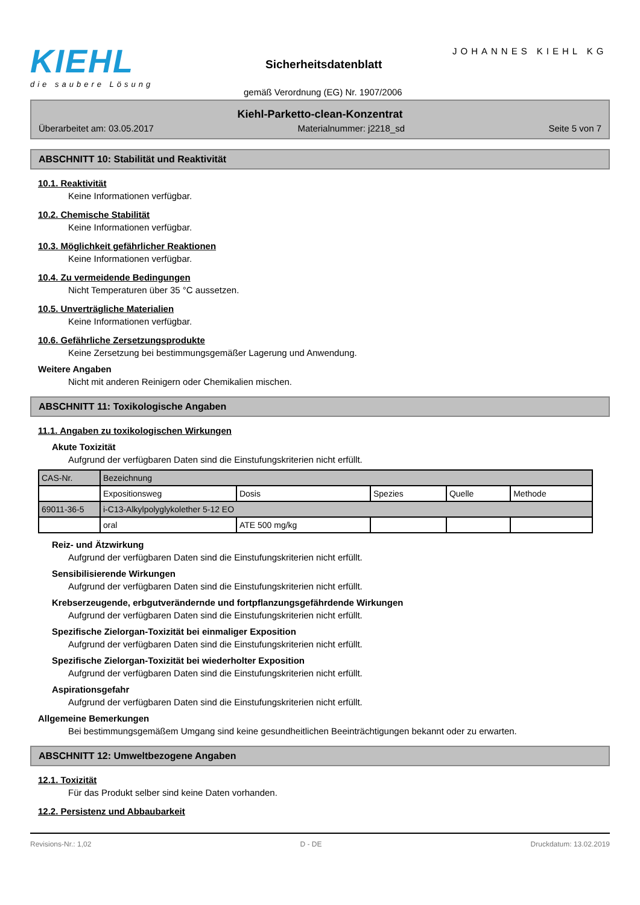KIEHL
die saubere Lösung
JOHANNES KIEHL KG
Sicherheitsdatenblatt
gemäß Verordnung (EG) Nr. 1907/2006
Kiehl-Parketto-clean-Konzentrat
Überarbeitet am: 03.05.2017 Materialnummer: j2218_sd Seite 5 von 7
ABSCHNITT 10: Stabilität und Reaktivität
10.1. Reaktivität
Keine Informationen verfügbar.
10.2. Chemische Stabilität
Keine Informationen verfügbar.
10.3. Möglichkeit gefährlicher Reaktionen
Keine Informationen verfügbar.
10.4. Zu vermeidende Bedingungen
Nicht Temperaturen über 35 °C aussetzen.
10.5. Unverträgliche Materialien
Keine Informationen verfügbar.
10.6. Gefährliche Zersetzungsprodukte
Keine Zersetzung bei bestimmungsgemäßer Lagerung und Anwendung.
Weitere Angaben
Nicht mit anderen Reinigern oder Chemikalien mischen.
ABSCHNITT 11: Toxikologische Angaben
11.1. Angaben zu toxikologischen Wirkungen
Akute Toxizität
Aufgrund der verfügbaren Daten sind die Einstufungskriterien nicht erfüllt.
| CAS-Nr. | Bezeichnung | | | | |
| | Expositionsweg | Dosis | Spezies | Quelle | Methode |
| 69011-36-5 | i-C13-Alkylpolyglykolether 5-12 EO | | | | |
| | oral | ATE 500 mg/kg | | | |
Reiz- und Ätzwirkung
Aufgrund der verfügbaren Daten sind die Einstufungskriterien nicht erfüllt.
Sensibilisierende Wirkungen
Aufgrund der verfügbaren Daten sind die Einstufungskriterien nicht erfüllt.
Krebserzeugende, erbgutverändernde und fortpflanzungsgefährdende Wirkungen
Aufgrund der verfügbaren Daten sind die Einstufungskriterien nicht erfüllt.
Spezifische Zielorgan-Toxizität bei einmaliger Exposition
Aufgrund der verfügbaren Daten sind die Einstufungskriterien nicht erfüllt.
Spezifische Zielorgan-Toxizität bei wiederholter Exposition
Aufgrund der verfügbaren Daten sind die Einstufungskriterien nicht erfüllt.
Aspirationsgefahr
Aufgrund der verfügbaren Daten sind die Einstufungskriterien nicht erfüllt.
Allgemeine Bemerkungen
Bei bestimmungsgemäßem Umgang sind keine gesundheitlichen Beeinträchtigungen bekannt oder zu erwarten.
ABSCHNITT 12: Umweltbezogene Angaben
12.1. Toxizität
Für das Produkt selber sind keine Daten vorhanden.
12.2. Persistenz und Abbaubarkeit
Revisions-Nr.: 1,02 D - DE Druckdatum: 13.02.2019